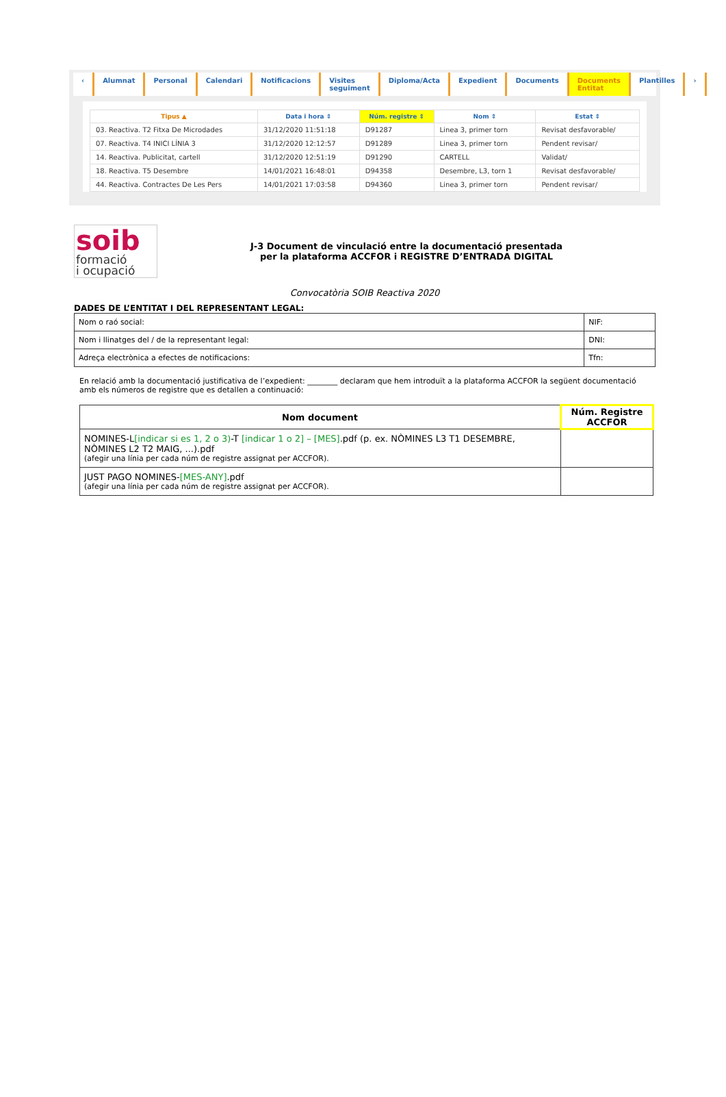‹ Alumnat Personal Calendari Notificacions Visites seguiment Diploma/Acta Expedient Documents Documents Entitat Plantilles ›
| Tipus ▲ | Data i hora ⇕ | Núm. registre ⇕ | Nom ⇕ | Estat ⇕ |
| --- | --- | --- | --- | --- |
| 03. Reactiva. T2 Fitxa De Microdades | 31/12/2020 11:51:18 | D91287 | Linea 3, primer torn | Revisat desfavorable/ |
| 07. Reactiva. T4 INICI LÍNIA 3 | 31/12/2020 12:12:57 | D91289 | Linea 3, primer torn | Pendent revisar/ |
| 14. Reactiva. Publicitat, cartell | 31/12/2020 12:51:19 | D91290 | CARTELL | Validat/ |
| 18. Reactiva. T5 Desembre | 14/01/2021 16:48:01 | D94358 | Desembre, L3, torn 1 | Revisat desfavorable/ |
| 44. Reactiva. Contractes De Les Pers | 14/01/2021 17:03:58 | D94360 | Linea 3, primer torn | Pendent revisar/ |
soib
formació
i ocupació
J-3 Document de vinculació entre la documentació presentada
per la plataforma ACCFOR i REGISTRE D’ENTRADA DIGITAL
Convocatòria SOIB Reactiva 2020
DADES DE L’ENTITAT I DEL REPRESENTANT LEGAL:
| Nom o raó social: | NIF: |
| Nom i llinatges del / de la representant legal: | DNI: |
| Adreça electrònica a efectes de notificacions: | Tfn: |
En relació amb la documentació justificativa de l’expedient: ________ declaram que hem introduït a la plataforma ACCFOR la següent documentació amb els números de registre que es detallen a continuació:
| Nom document | Núm. Registre ACCFOR |
| --- | --- |
| NOMINES-L [indicar si es 1, 2 o 3) -T [indicar 1 o 2] – [MES] .pdf (p. ex. NÒMINES L3 T1 DESEMBRE, NÒMINES L2 T2 MAIG, ...).pdf (afegir una línia per cada núm de registre assignat per ACCFOR). | |
| JUST PAGO NOMINES- [MES-ANY] .pdf (afegir una línia per cada núm de registre assignat per ACCFOR). | |